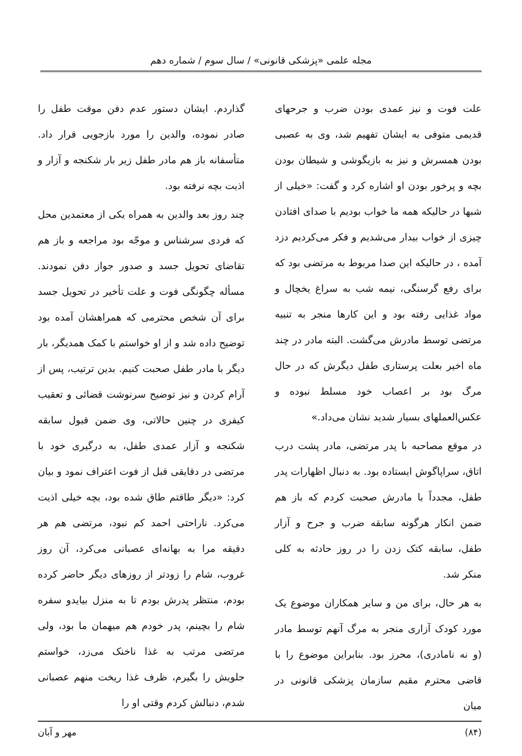مجله علمی «پزشکی قانونی» / سال سوم / شماره دهم
علت فوت و نیز عمدی بودن ضرب و جرحهای قدیمی متوفی به ایشان تفهیم شد، وی به عصبی بودن همسرش و نیز به بازیگوشی و شیطان بودن بچه و پرخور بودن او اشاره کرد و گفت: «خیلی از شبها در حالیکه همه ما خواب بودیم با صدای افتادن چیزی از خواب بیدار می‌شدیم و فکر می‌کردیم دزد آمده ، در حالیکه این صدا مربوط به مرتضی بود که برای رفع گرسنگی، نیمه شب به سراغ یخچال و مواد غذایی رفته بود و این کارها منجر به تنبیه مرتضی توسط مادرش می‌گشت. البته مادر در چند ماه اخیر بعلت پرستاری طفل دیگرش که در حال مرگ بود بر اعصاب خود مسلط نبوده و عکس‌العملهای بسیار شدید نشان می‌داد.»
در موقع مصاحبه با پدر مرتضی، مادر پشت درب اتاق، سراپاگوش ایستاده بود. به دنبال اظهارات پدر طفل، مجدداً با مادرش صحبت کردم که باز هم ضمن انکار هرگونه سابقه ضرب و جرح و آزار طفل، سابقه کتک زدن را در روز حادثه به کلی منکر شد.
به هر حال، برای من و سایر همکاران موضوع یک مورد کودک آزاری منجر به مرگ آنهم توسط مادر (و نه نامادری)، محرز بود. بنابراین موضوع را با قاضی محترم مقیم سازمان پزشکی قانونی در میان
گذاردم. ایشان دستور عدم دفن موقت طفل را صادر نموده، والدین را مورد بازجویی قرار داد. متأسفانه باز هم مادر طفل زیر بار شکنجه و آزار و اذیت بچه نرفته بود.
چند روز بعد والدین به همراه یکی از معتمدین محل که فردی سرشناس و موجّه بود مراجعه و باز هم تقاضای تحویل جسد و صدور جواز دفن نمودند. مسأله چگونگی فوت و علت تأخیر در تحویل جسد برای آن شخص محترمی که همراهشان آمده بود توضیح داده شد و از او خواستم با کمک همدیگر، بار دیگر با مادر طفل صحبت کنیم. بدین ترتیب، پس از آرام کردن و نیز توضیح سرنوشت قضائی و تعقیب کیفری در چنین حالاتی، وی ضمن قبول سابقه شکنجه و آزار عمدی طفل، به درگیری خود با مرتضی در دقایقی قبل از فوت اعتراف نمود و بیان کرد: «دیگر طاقتم طاق شده بود، بچه خیلی اذیت می‌کرد. ناراحتی احمد کم نبود، مرتضی هم هر دقیقه مرا به بهانه‌ای عصبانی می‌کرد، آن روز غروب، شام را زودتر از روزهای دیگر حاضر کرده بودم، منتظر پدرش بودم تا به منزل بیایدو سفره شام را بچینم، پدر خودم هم میهمان ما بود، ولی مرتضی مرتب به غذا ناخنک می‌زد، خواستم جلویش را بگیرم، ظرف غذا ریخت منهم عصبانی شدم، دنبالش کردم وقتی او را
(۸۴) مهر و آبان